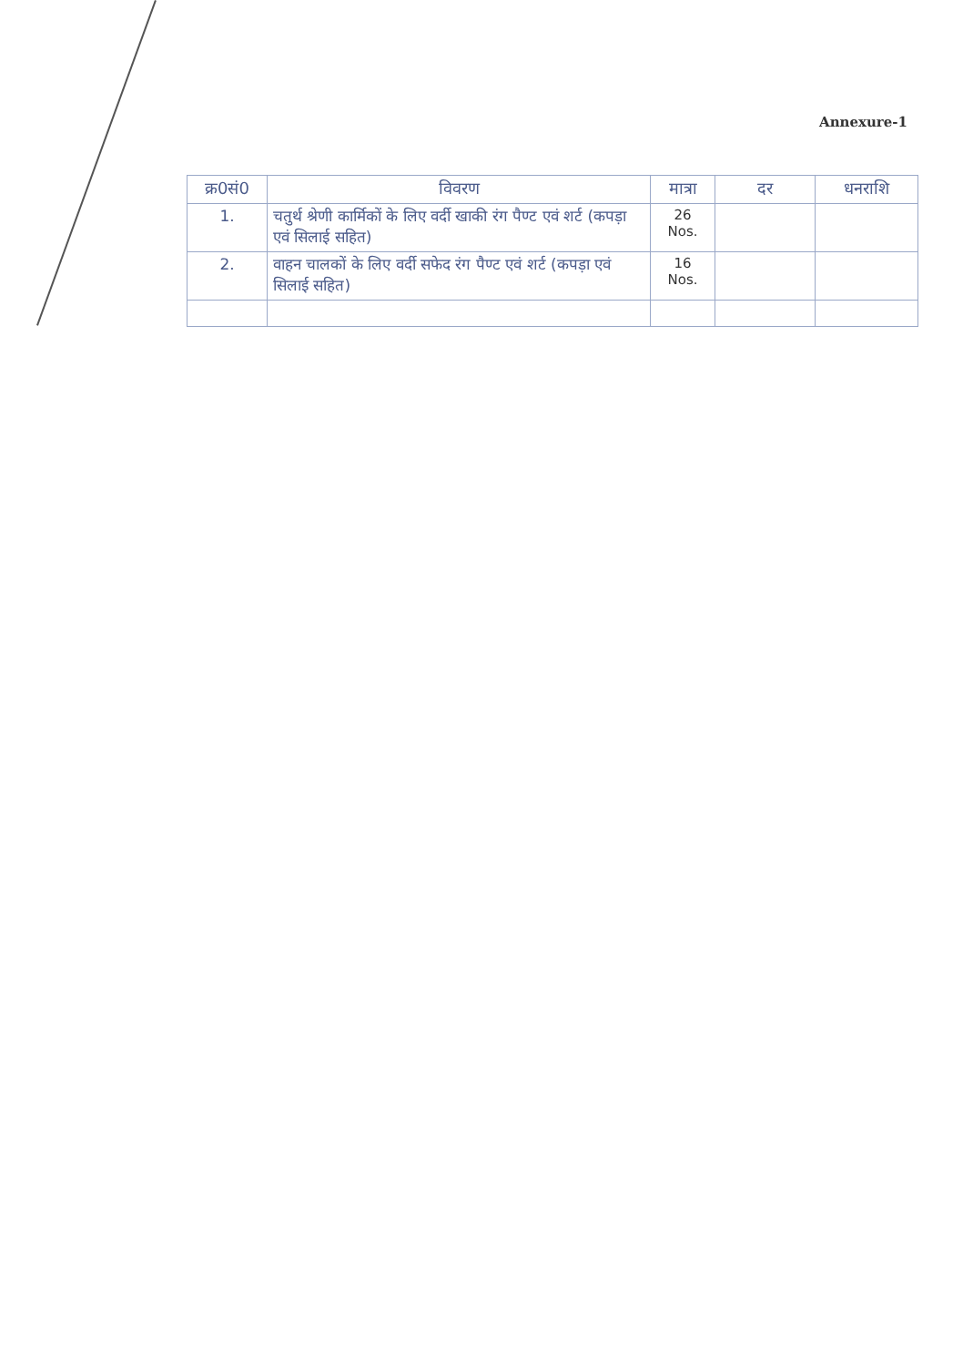Annexure-1
| क्र0सं0 | विवरण | मात्रा | दर | धनराशि |
| --- | --- | --- | --- | --- |
| 1. | चतुर्थ श्रेणी कार्मिकों के लिए वर्दी खाकी रंग पैण्ट एवं शर्ट (कपड़ा एवं सिलाई सहित) | 26 Nos. | | |
| 2. | वाहन चालकों के लिए वर्दी सफेद रंग पैण्ट एवं शर्ट (कपड़ा एवं सिलाई सहित) | 16 Nos. | | |